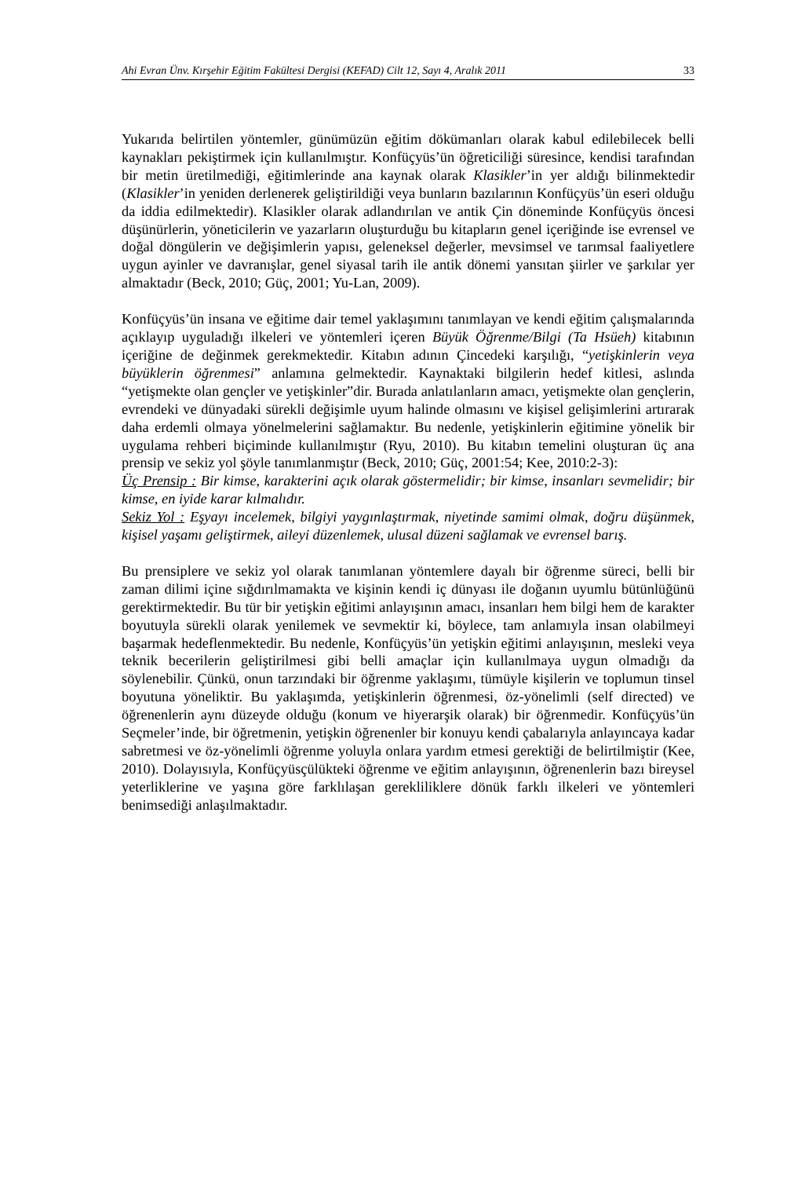Ahi Evran Ünv. Kırşehir Eğitim Fakültesi Dergisi (KEFAD) Cilt 12, Sayı 4, Aralık 2011 33
Yukarıda belirtilen yöntemler, günümüzün eğitim dökümanları olarak kabul edilebilecek belli kaynakları pekiştirmek için kullanılmıştır. Konfüçyüs’ün öğreticiliği süresince, kendisi tarafından bir metin üretilmediği, eğitimlerinde ana kaynak olarak Klasikler’in yer aldığı bilinmektedir (Klasikler’in yeniden derlenerek geliştirildiği veya bunların bazılarının Konfüçyüs’ün eseri olduğu da iddia edilmektedir). Klasikler olarak adlandırılan ve antik Çin döneminde Konfüçyüs öncesi düşünürlerin, yöneticilerin ve yazarların oluşturduğu bu kitapların genel içeriğinde ise evrensel ve doğal döngülerin ve değişimlerin yapısı, geleneksel değerler, mevsimsel ve tarımsal faaliyetlere uygun ayinler ve davranışlar, genel siyasal tarih ile antik dönemi yansıtan şiirler ve şarkılar yer almaktadır (Beck, 2010; Güç, 2001; Yu-Lan, 2009).
Konfüçyüs’ün insana ve eğitime dair temel yaklaşımını tanımlayan ve kendi eğitim çalışmalarında açıklayıp uyguladığı ilkeleri ve yöntemleri içeren Büyük Öğrenme/Bilgi (Ta Hsüeh) kitabının içeriğine de değinmek gerekmektedir. Kitabın adının Çincedeki karşılığı, “yetişkinlerin veya büyüklerin öğrenmesi” anlamına gelmektedir. Kaynaktaki bilgilerin hedef kitlesi, aslında “yetişmekte olan gençler ve yetişkinler”dir. Burada anlatılanların amacı, yetişmekte olan gençlerin, evrendeki ve dünyadaki sürekli değişimle uyum halinde olmasını ve kişisel gelişimlerini artırarak daha erdemli olmaya yönelmelerini sağlamaktır. Bu nedenle, yetişkinlerin eğitimine yönelik bir uygulama rehberi biçiminde kullanılmıştır (Ryu, 2010). Bu kitabın temelini oluşturan üç ana prensip ve sekiz yol şöyle tanımlanmıştır (Beck, 2010; Güç, 2001:54; Kee, 2010:2-3):
Üç Prensip : Bir kimse, karakterini açık olarak göstermelidir; bir kimse, insanları sevmelidir; bir kimse, en iyide karar kılmalıdır.
Sekiz Yol : Eşyayı incelemek, bilgiyi yaygınlaştırmak, niyetinde samimi olmak, doğru düşünmek, kişisel yaşamı geliştirmek, aileyi düzenlemek, ulusal düzeni sağlamak ve evrensel barış.
Bu prensiplere ve sekiz yol olarak tanımlanan yöntemlere dayalı bir öğrenme süreci, belli bir zaman dilimi içine sığdırılmamakta ve kişinin kendi iç dünyası ile doğanın uyumlu bütünlüğünü gerektirmektedir. Bu tür bir yetişkin eğitimi anlayışının amacı, insanları hem bilgi hem de karakter boyutuyla sürekli olarak yenilemek ve sevmektir ki, böylece, tam anlamıyla insan olabilmeyi başarmak hedeflenmektedir. Bu nedenle, Konfüçyüs’ün yetişkin eğitimi anlayışının, mesleki veya teknik becerilerin geliştirilmesi gibi belli amaçlar için kullanılmaya uygun olmadığı da söylenebilir. Çünkü, onun tarzındaki bir öğrenme yaklaşımı, tümüyle kişilerin ve toplumun tinsel boyutuna yöneliktir. Bu yaklaşımda, yetişkinlerin öğrenmesi, öz-yönelimli (self directed) ve öğrenenlerin aynı düzeyde olduğu (konum ve hiyerarşik olarak) bir öğrenmedir. Konfüçyüs’ün Seçmeler’inde, bir öğretmenin, yetişkin öğrenenler bir konuyu kendi çabalarıyla anlayıncaya kadar sabretmesi ve öz-yönelimli öğrenme yoluyla onlara yardım etmesi gerektiği de belirtilmiştir (Kee, 2010). Dolayısıyla, Konfüçyüsçülükteki öğrenme ve eğitim anlayışının, öğrenenlerin bazı bireysel yeterliklerine ve yaşına göre farklılaşan gerekliliklere dönük farklı ilkeleri ve yöntemleri benimsediği anlaşılmaktadır.